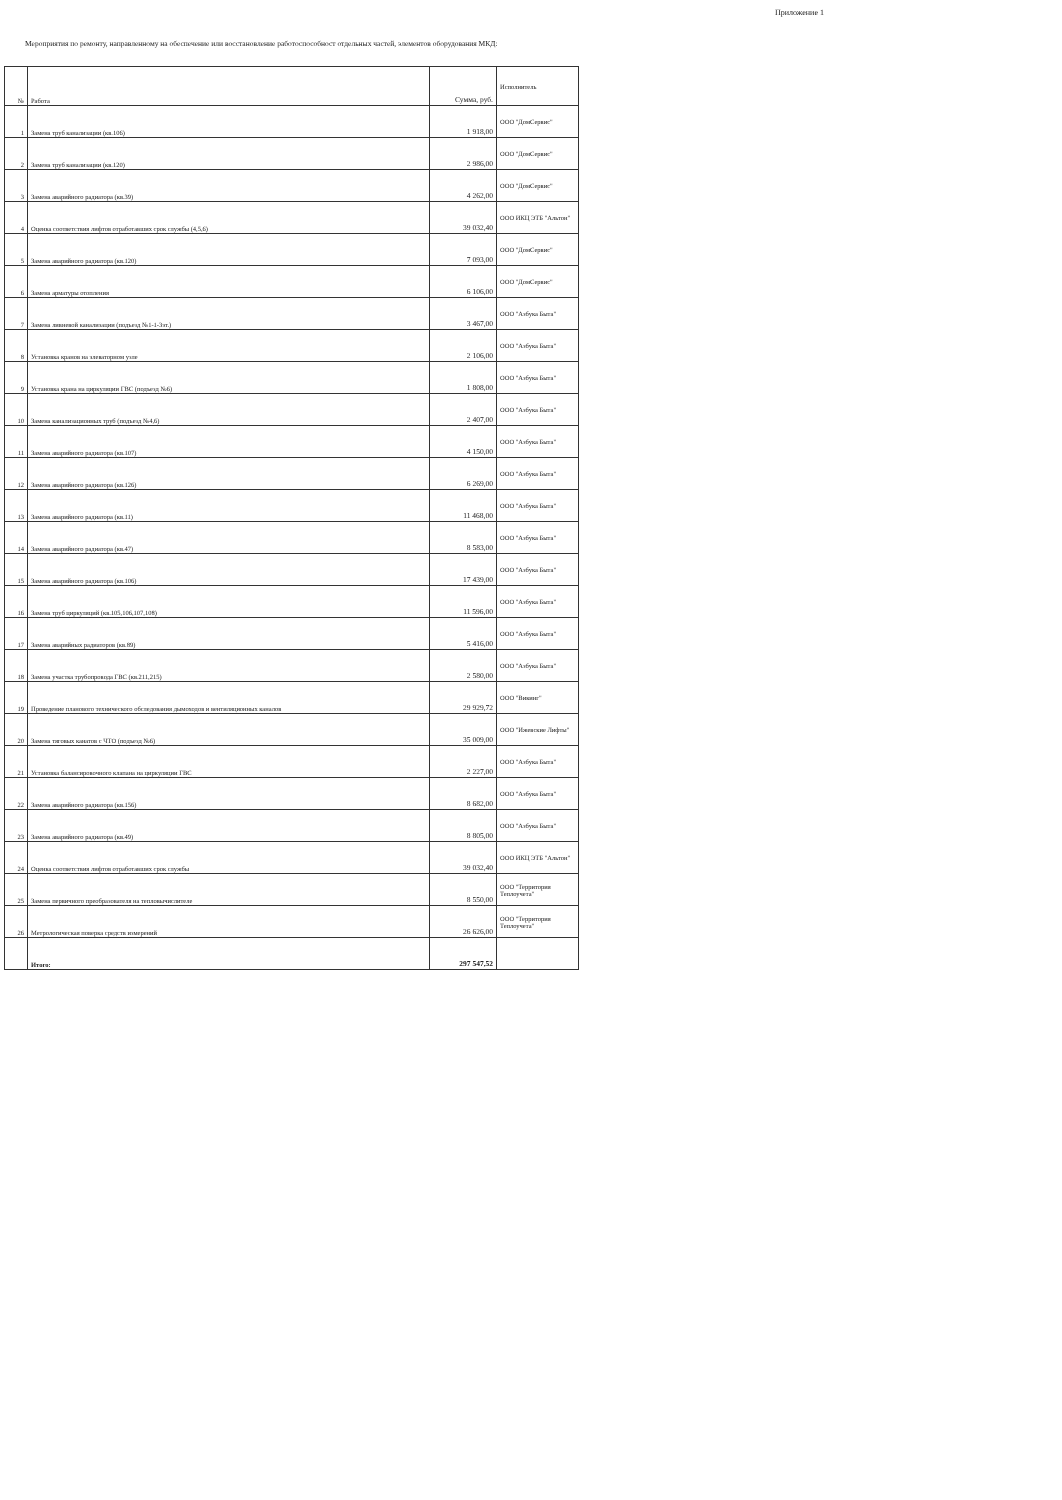Приложение 1
Мероприятия по ремонту, направленному на обеспечение или восстановление работоспособност отдельных частей, элементов оборудования МКД:
| № | Работа | Сумма, руб. | Исполнитель |
| --- | --- | --- | --- |
| 1 | Замена труб канализации (кв.106) | 1 918,00 | ООО "ДомСервис" |
| 2 | Замена труб канализации (кв.120) | 2 986,00 | ООО "ДомСервис" |
| 3 | Замена аварийного радиатора (кв.39) | 4 262,00 | ООО "ДомСервис" |
| 4 | Оценка соответствия лифтов отработавших срок службы (4,5,6) | 39 032,40 | ООО ИКЦ ЭТБ "Альтон" |
| 5 | Замена аварийного радиатора (кв.120) | 7 093,00 | ООО "ДомСервис" |
| 6 | Замена арматуры отопления | 6 106,00 | ООО "ДомСервис" |
| 7 | Замена ливневой канализации (подъезд №1-1-3эт.) | 3 467,00 | ООО "Азбука Быта" |
| 8 | Установка кранов на элеваторном узле | 2 106,00 | ООО "Азбука Быта" |
| 9 | Установка крана на циркуляции ГВС (подъезд №6) | 1 808,00 | ООО "Азбука Быта" |
| 10 | Замена канализационных труб (подъезд №4,6) | 2 407,00 | ООО "Азбука Быта" |
| 11 | Замена аварийного радиатора (кв.107) | 4 150,00 | ООО "Азбука Быта" |
| 12 | Замена аварийного радиатора (кв.126) | 6 269,00 | ООО "Азбука Быта" |
| 13 | Замена аварийного радиатора (кв.11) | 11 468,00 | ООО "Азбука Быта" |
| 14 | Замена аварийного радиатора (кв.47) | 8 583,00 | ООО "Азбука Быта" |
| 15 | Замена аварийного радиатора (кв.106) | 17 439,00 | ООО "Азбука Быта" |
| 16 | Замена труб циркуляций (кв.105,106,107,108) | 11 596,00 | ООО "Азбука Быта" |
| 17 | Замена аварийных радиаторов (кв.89) | 5 416,00 | ООО "Азбука Быта" |
| 18 | Замена участка трубопровода ГВС (кв.211,215) | 2 580,00 | ООО "Азбука Быта" |
| 19 | Проведение планового технического обследования дымоходов и вентиляционных каналов | 29 929,72 | ООО "Викинг" |
| 20 | Замена тяговых канатов с ЧТО (подъезд №6) | 35 009,00 | ООО "Ижевские Лифты" |
| 21 | Установка балансировочного клапана на циркуляции ГВС | 2 227,00 | ООО "Азбука Быта" |
| 22 | Замена аварийного радиатора (кв.156) | 8 682,00 | ООО "Азбука Быта" |
| 23 | Замена аварийного радиатора (кв.49) | 8 805,00 | ООО "Азбука Быта" |
| 24 | Оценка соответствия лифтов отработавших срок службы | 39 032,40 | ООО ИКЦ ЭТБ "Альтон" |
| 25 | Замена первичного преобразователя на тепловычислителе | 8 550,00 | ООО "Территория Теплоучета" |
| 26 | Метрологическая поверка средств измерений | 26 626,00 | ООО "Территория Теплоучета" |
| | Итого: | 297 547,52 | |